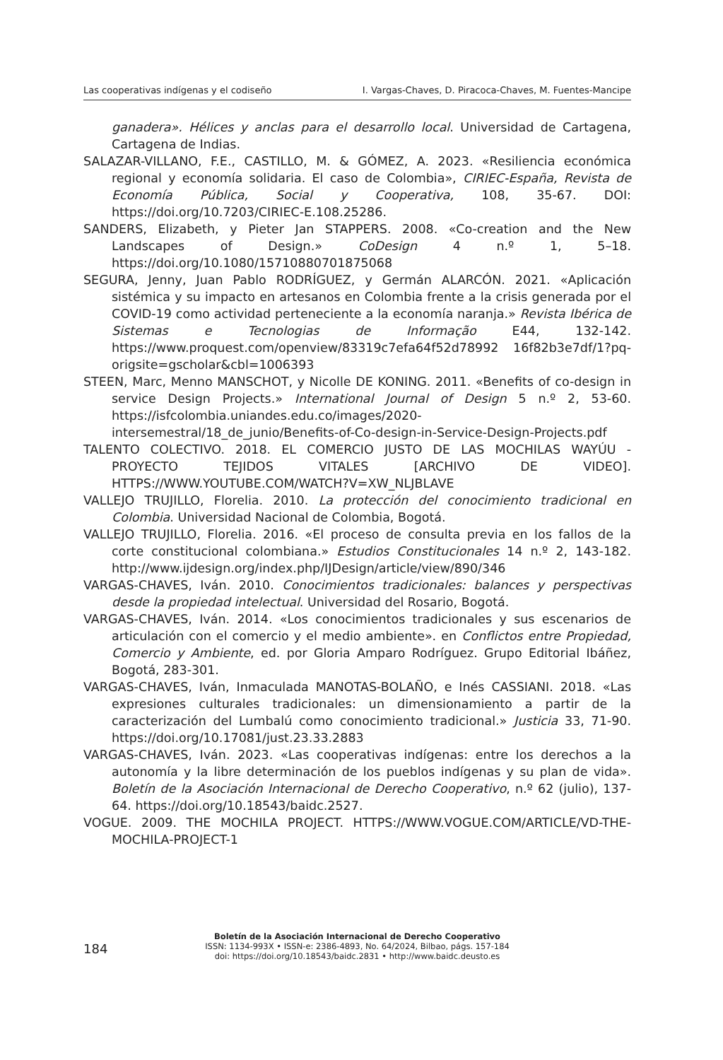Las cooperativas indígenas y el codiseño I. Vargas-Chaves, D. Piracoca-Chaves, M. Fuentes-Mancipe
ganadera». Hélices y anclas para el desarrollo local. Universidad de Cartagena, Cartagena de Indias.
SALAZAR-VILLANO, F.E., CASTILLO, M. & GÓMEZ, A. 2023. «Resiliencia económica regional y economía solidaria. El caso de Colombia», CIRIEC-España, Revista de Economía Pública, Social y Cooperativa, 108, 35-67. DOI: https://doi.org/10.7203/CIRIEC-E.108.25286.
SANDERS, Elizabeth, y Pieter Jan STAPPERS. 2008. «Co-creation and the New Landscapes of Design.» CoDesign 4 n.º 1, 5–18. https://doi.org/10.1080/15710880701875068
SEGURA, Jenny, Juan Pablo RODRÍGUEZ, y Germán ALARCÓN. 2021. «Aplicación sistémica y su impacto en artesanos en Colombia frente a la crisis generada por el COVID-19 como actividad perteneciente a la economía naranja.» Revista Ibérica de Sistemas e Tecnologias de Informação E44, 132-142. https://www.proquest.com/openview/83319c7efa64f52d78992 16f82b3e7df/1?pq-origsite=gscholar&cbl=1006393
STEEN, Marc, Menno MANSCHOT, y Nicolle DE KONING. 2011. «Benefits of co-design in service Design Projects.» International Journal of Design 5 n.º 2, 53-60. https://isfcolombia.uniandes.edu.co/images/2020-intersemestral/18_de_junio/Benefits-of-Co-design-in-Service-Design-Projects.pdf
TALENTO COLECTIVO. 2018. EL COMERCIO JUSTO DE LAS MOCHILAS WAYÚU - PROYECTO TEJIDOS VITALES [ARCHIVO DE VIDEO]. HTTPS://WWW.YOUTUBE.COM/WATCH?V=XW_NLJBLAVE
VALLEJO TRUJILLO, Florelia. 2010. La protección del conocimiento tradicional en Colombia. Universidad Nacional de Colombia, Bogotá.
VALLEJO TRUJILLO, Florelia. 2016. «El proceso de consulta previa en los fallos de la corte constitucional colombiana.» Estudios Constitucionales 14 n.º 2, 143-182. http://www.ijdesign.org/index.php/IJDesign/article/view/890/346
VARGAS-CHAVES, Iván. 2010. Conocimientos tradicionales: balances y perspectivas desde la propiedad intelectual. Universidad del Rosario, Bogotá.
VARGAS-CHAVES, Iván. 2014. «Los conocimientos tradicionales y sus escenarios de articulación con el comercio y el medio ambiente». en Conflictos entre Propiedad, Comercio y Ambiente, ed. por Gloria Amparo Rodríguez. Grupo Editorial Ibáñez, Bogotá, 283-301.
VARGAS-CHAVES, Iván, Inmaculada MANOTAS-BOLAÑO, e Inés CASSIANI. 2018. «Las expresiones culturales tradicionales: un dimensionamiento a partir de la caracterización del Lumbalú como conocimiento tradicional.» Justicia 33, 71-90. https://doi.org/10.17081/just.23.33.2883
VARGAS-CHAVES, Iván. 2023. «Las cooperativas indígenas: entre los derechos a la autonomía y la libre determinación de los pueblos indígenas y su plan de vida». Boletín de la Asociación Internacional de Derecho Cooperativo, n.º 62 (julio), 137-64. https://doi.org/10.18543/baidc.2527.
VOGUE. 2009. THE MOCHILA PROJECT. HTTPS://WWW.VOGUE.COM/ARTICLE/VD-THE-MOCHILA-PROJECT-1
184
Boletín de la Asociación Internacional de Derecho Cooperativo
ISSN: 1134-993X • ISSN-e: 2386-4893, No. 64/2024, Bilbao, págs. 157-184
doi: https://doi.org/10.18543/baidc.2831 • http://www.baidc.deusto.es